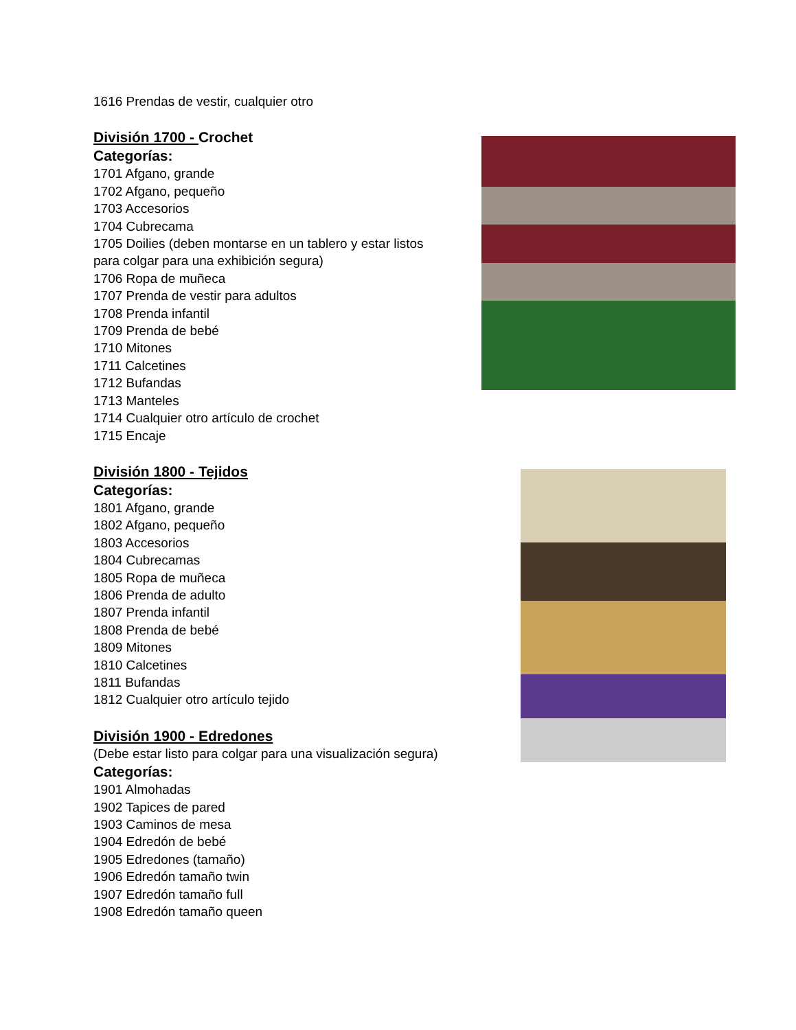1616 Prendas de vestir, cualquier otro
División 1700 - Crochet
Categorías:
1701 Afgano, grande
1702 Afgano, pequeño
1703 Accesorios
1704 Cubrecama
1705 Doilies (deben montarse en un tablero y estar listos
para colgar para una exhibición segura)
1706 Ropa de muñeca
1707 Prenda de vestir para adultos
1708 Prenda infantil
1709 Prenda de bebé
1710 Mitones
1711 Calcetines
1712 Bufandas
1713 Manteles
1714 Cualquier otro artículo de crochet
1715 Encaje
División 1800 - Tejidos
Categorías:
1801 Afgano, grande
1802 Afgano, pequeño
1803 Accesorios
1804 Cubrecamas
1805 Ropa de muñeca
1806 Prenda de adulto
1807 Prenda infantil
1808 Prenda de bebé
1809 Mitones
1810 Calcetines
1811 Bufandas
1812 Cualquier otro artículo tejido
División 1900 - Edredones
(Debe estar listo para colgar para una visualización segura)
Categorías:
1901 Almohadas
1902 Tapices de pared
1903 Caminos de mesa
1904 Edredón de bebé
1905 Edredones (tamaño)
1906 Edredón tamaño twin
1907 Edredón tamaño full
1908 Edredón tamaño queen